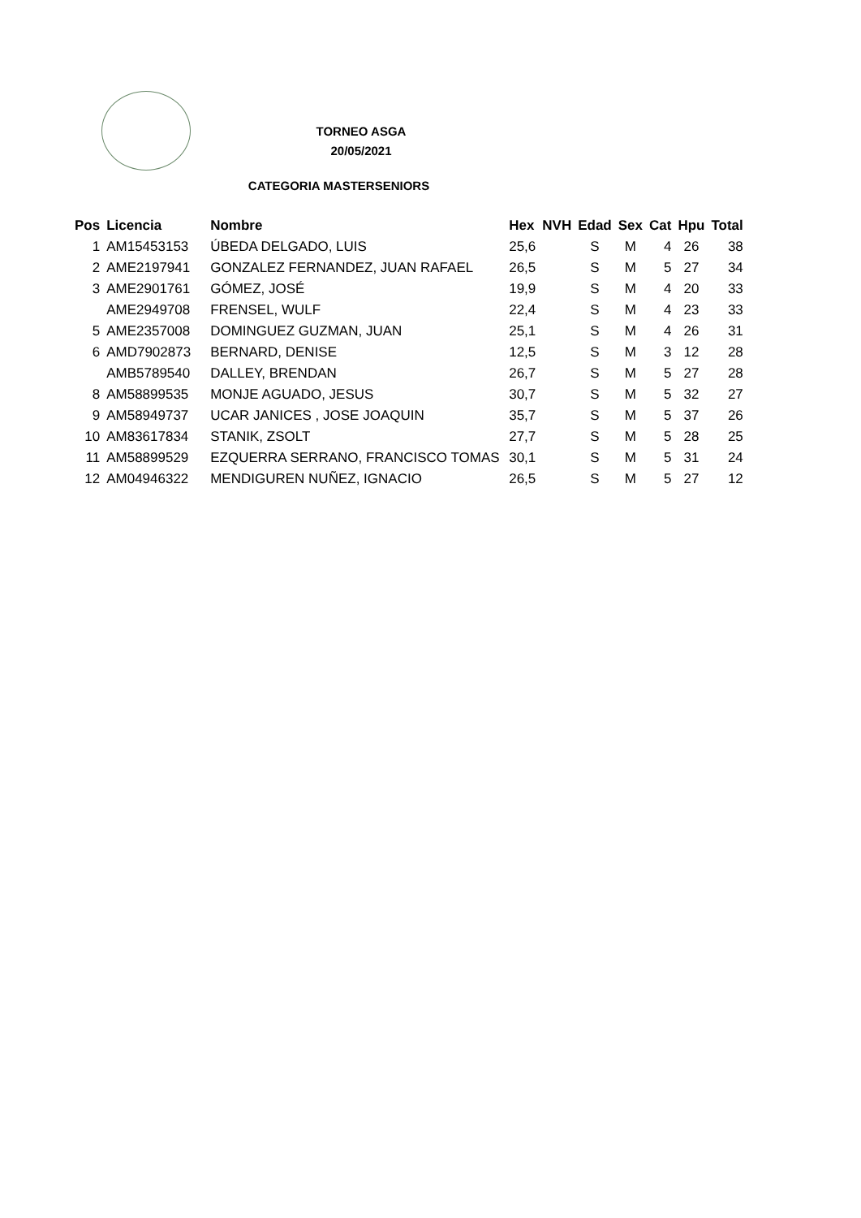TORNEO ASGA
20/05/2021
CATEGORIA MASTERSENIORS
| Pos | Licencia | Nombre | Hex | NVH | Edad | Sex | Cat | Hpu | Total |
| --- | --- | --- | --- | --- | --- | --- | --- | --- | --- |
| 1 | AM15453153 | ÚBEDA DELGADO, LUIS | 25,6 | | S | M | 4 | 26 | 38 |
| 2 | AME2197941 | GONZALEZ FERNANDEZ, JUAN RAFAEL | 26,5 | | S | M | 5 | 27 | 34 |
| 3 | AME2901761 | GÓMEZ, JOSÉ | 19,9 | | S | M | 4 | 20 | 33 |
| | AME2949708 | FRENSEL, WULF | 22,4 | | S | M | 4 | 23 | 33 |
| 5 | AME2357008 | DOMINGUEZ GUZMAN, JUAN | 25,1 | | S | M | 4 | 26 | 31 |
| 6 | AMD7902873 | BERNARD, DENISE | 12,5 | | S | M | 3 | 12 | 28 |
| | AMB5789540 | DALLEY, BRENDAN | 26,7 | | S | M | 5 | 27 | 28 |
| 8 | AM58899535 | MONJE AGUADO, JESUS | 30,7 | | S | M | 5 | 32 | 27 |
| 9 | AM58949737 | UCAR JANICES , JOSE JOAQUIN | 35,7 | | S | M | 5 | 37 | 26 |
| 10 | AM83617834 | STANIK, ZSOLT | 27,7 | | S | M | 5 | 28 | 25 |
| 11 | AM58899529 | EZQUERRA SERRANO, FRANCISCO TOMAS | 30,1 | | S | M | 5 | 31 | 24 |
| 12 | AM04946322 | MENDIGUREN NUÑEZ, IGNACIO | 26,5 | | S | M | 5 | 27 | 12 |